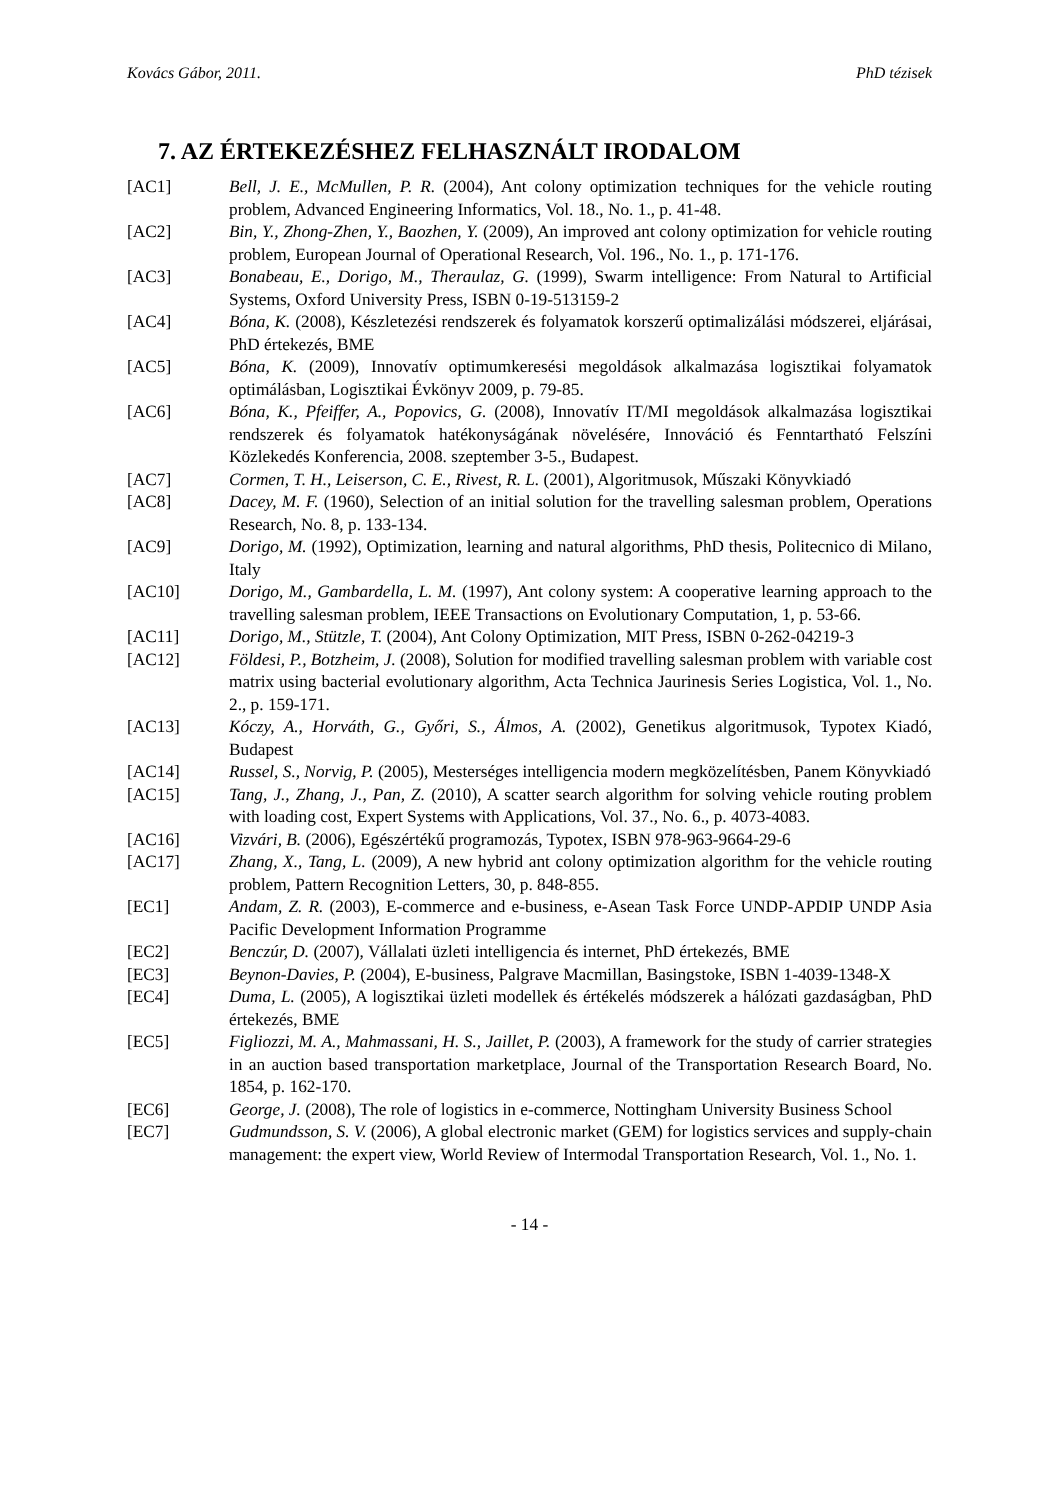Kovács Gábor, 2011. PhD tézisek
7. AZ ÉRTEKEZÉSHEZ FELHASZNÁLT IRODALOM
[AC1] Bell, J. E., McMullen, P. R. (2004), Ant colony optimization techniques for the vehicle routing problem, Advanced Engineering Informatics, Vol. 18., No. 1., p. 41-48.
[AC2] Bin, Y., Zhong-Zhen, Y., Baozhen, Y. (2009), An improved ant colony optimization for vehicle routing problem, European Journal of Operational Research, Vol. 196., No. 1., p. 171-176.
[AC3] Bonabeau, E., Dorigo, M., Theraulaz, G. (1999), Swarm intelligence: From Natural to Artificial Systems, Oxford University Press, ISBN 0-19-513159-2
[AC4] Bóna, K. (2008), Készletezési rendszerek és folyamatok korszerű optimalizálási módszerei, eljárásai, PhD értekezés, BME
[AC5] Bóna, K. (2009), Innovatív optimumkeresési megoldások alkalmazása logisztikai folyamatok optimálásban, Logisztikai Évkönyv 2009, p. 79-85.
[AC6] Bóna, K., Pfeiffer, A., Popovics, G. (2008), Innovatív IT/MI megoldások alkalmazása logisztikai rendszerek és folyamatok hatékonyságának növelésére, Innováció és Fenntartható Felszíni Közlekedés Konferencia, 2008. szeptember 3-5., Budapest.
[AC7] Cormen, T. H., Leiserson, C. E., Rivest, R. L. (2001), Algoritmusok, Műszaki Könyvkiadó
[AC8] Dacey, M. F. (1960), Selection of an initial solution for the travelling salesman problem, Operations Research, No. 8, p. 133-134.
[AC9] Dorigo, M. (1992), Optimization, learning and natural algorithms, PhD thesis, Politecnico di Milano, Italy
[AC10] Dorigo, M., Gambardella, L. M. (1997), Ant colony system: A cooperative learning approach to the travelling salesman problem, IEEE Transactions on Evolutionary Computation, 1, p. 53-66.
[AC11] Dorigo, M., Stützle, T. (2004), Ant Colony Optimization, MIT Press, ISBN 0-262-04219-3
[AC12] Földesi, P., Botzheim, J. (2008), Solution for modified travelling salesman problem with variable cost matrix using bacterial evolutionary algorithm, Acta Technica Jaurinesis Series Logistica, Vol. 1., No. 2., p. 159-171.
[AC13] Kóczy, A., Horváth, G., Győri, S., Álmos, A. (2002), Genetikus algoritmusok, Typotex Kiadó, Budapest
[AC14] Russel, S., Norvig, P. (2005), Mesterséges intelligencia modern megközelítésben, Panem Könyvkiadó
[AC15] Tang, J., Zhang, J., Pan, Z. (2010), A scatter search algorithm for solving vehicle routing problem with loading cost, Expert Systems with Applications, Vol. 37., No. 6., p. 4073-4083.
[AC16] Vizvári, B. (2006), Egészértékű programozás, Typotex, ISBN 978-963-9664-29-6
[AC17] Zhang, X., Tang, L. (2009), A new hybrid ant colony optimization algorithm for the vehicle routing problem, Pattern Recognition Letters, 30, p. 848-855.
[EC1] Andam, Z. R. (2003), E-commerce and e-business, e-Asean Task Force UNDP-APDIP UNDP Asia Pacific Development Information Programme
[EC2] Benczúr, D. (2007), Vállalati üzleti intelligencia és internet, PhD értekezés, BME
[EC3] Beynon-Davies, P. (2004), E-business, Palgrave Macmillan, Basingstoke, ISBN 1-4039-1348-X
[EC4] Duma, L. (2005), A logisztikai üzleti modellek és értékelés módszerek a hálózati gazdaságban, PhD értekezés, BME
[EC5] Figliozzi, M. A., Mahmassani, H. S., Jaillet, P. (2003), A framework for the study of carrier strategies in an auction based transportation marketplace, Journal of the Transportation Research Board, No. 1854, p. 162-170.
[EC6] George, J. (2008), The role of logistics in e-commerce, Nottingham University Business School
[EC7] Gudmundsson, S. V. (2006), A global electronic market (GEM) for logistics services and supply-chain management: the expert view, World Review of Intermodal Transportation Research, Vol. 1., No. 1.
- 14 -